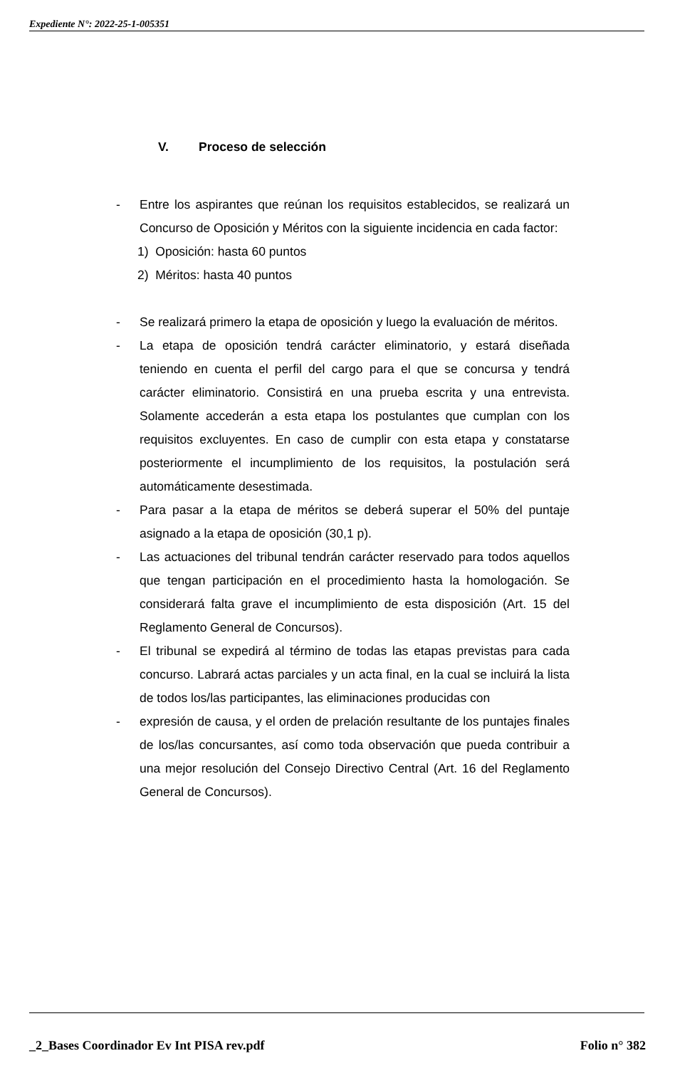Expediente N°: 2022-25-1-005351
V. Proceso de selección
- Entre los aspirantes que reúnan los requisitos establecidos, se realizará un Concurso de Oposición y Méritos con la siguiente incidencia en cada factor:
1) Oposición: hasta 60 puntos
2) Méritos: hasta 40 puntos
- Se realizará primero la etapa de oposición y luego la evaluación de méritos.
- La etapa de oposición tendrá carácter eliminatorio, y estará diseñada teniendo en cuenta el perfil del cargo para el que se concursa y tendrá carácter eliminatorio. Consistirá en una prueba escrita y una entrevista. Solamente accederán a esta etapa los postulantes que cumplan con los requisitos excluyentes. En caso de cumplir con esta etapa y constatarse posteriormente el incumplimiento de los requisitos, la postulación será automáticamente desestimada.
- Para pasar a la etapa de méritos se deberá superar el 50% del puntaje asignado a la etapa de oposición (30,1 p).
- Las actuaciones del tribunal tendrán carácter reservado para todos aquellos que tengan participación en el procedimiento hasta la homologación. Se considerará falta grave el incumplimiento de esta disposición (Art. 15 del Reglamento General de Concursos).
- El tribunal se expedirá al término de todas las etapas previstas para cada concurso. Labrará actas parciales y un acta final, en la cual se incluirá la lista de todos los/las participantes, las eliminaciones producidas con
- expresión de causa, y el orden de prelación resultante de los puntajes finales de los/las concursantes, así como toda observación que pueda contribuir a una mejor resolución del Consejo Directivo Central (Art. 16 del Reglamento General de Concursos).
_2_Bases Coordinador Ev Int PISA rev.pdf Folio n° 382